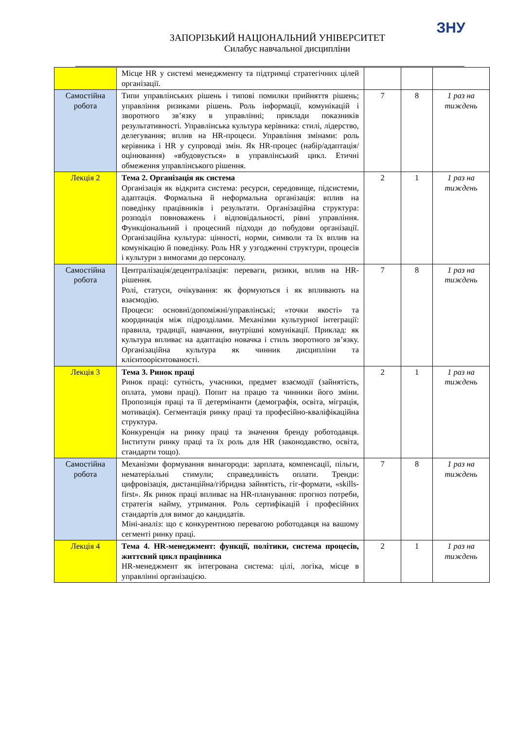ЗАПОРІЗЬКИЙ НАЦІОНАЛЬНИЙ УНІВЕРСИТЕТ
Силабус навчальної дисципліни
ЗНУ
| | Місце HR у системі менеджменту та підтримці стратегічних цілей організації. | | | |
| Самостійна робота | Типи управлінських рішень і типові помилки прийняття рішень; управління ризиками рішень. Роль інформації, комунікацій і зворотного зв’язку в управлінні; приклади показників результативності. Управлінська культура керівника: стилі, лідерство, делегування; вплив на HR-процеси. Управління змінами: роль керівника і HR у супроводі змін. Як HR-процес (набір/адаптація/оцінювання) «вбудовується» в управлінський цикл. Етичні обмеження управлінського рішення. | 7 | 8 | 1 раз на тиждень |
| Лекція 2 | Тема 2. Організація як система Організація як відкрита система: ресурси, середовище, підсистеми, адаптація. Формальна й неформальна організація: вплив на поведінку працівників і результати. Організаційна структура: розподіл повноважень і відповідальності, рівні управління. Функціональний і процесний підходи до побудови організації. Організаційна культура: цінності, норми, символи та їх вплив на комунікацію й поведінку. Роль HR у узгодженні структури, процесів і культури з вимогами до персоналу. | 2 | 1 | 1 раз на тиждень |
| Самостійна робота | Централізація/децентралізація: переваги, ризики, вплив на HR-рішення. Ролі, статуси, очікування: як формуються і як впливають на взаємодію. Процеси: основні/допоміжні/управлінські; «точки якості» та координація між підрозділами. Механізми культурної інтеграції: правила, традиції, навчання, внутрішні комунікації. Приклад: як культура впливає на адаптацію новачка і стиль зворотного зв’язку. Організаційна культура як чинник дисципліни та клієнтоорієнтованості. | 7 | 8 | 1 раз на тиждень |
| Лекція 3 | Тема 3. Ринок праці Ринок праці: сутність, учасники, предмет взаємодії (зайнятість, оплата, умови праці). Попит на працю та чинники його зміни. Пропозиція праці та її детермінанти (демографія, освіта, міграція, мотивація). Сегментація ринку праці та професійно-кваліфікаційна структура. Конкуренція на ринку праці та значення бренду роботодавця. Інститути ринку праці та їх роль для HR (законодавство, освіта, стандарти тощо). | 2 | 1 | 1 раз на тиждень |
| Самостійна робота | Механізми формування винагороди: зарплата, компенсації, пільги, нематеріальні стимули; справедливість оплати. Тренди: цифровізація, дистанційна/гібридна зайнятість, гіг-формати, «skills-first». Як ринок праці впливає на HR-планування: прогноз потреби, стратегія найму, утримання. Роль сертифікацій і професійних стандартів для вимог до кандидатів. Міні-аналіз: що є конкурентною перевагою роботодавця на вашому сегменті ринку праці. | 7 | 8 | 1 раз на тиждень |
| Лекція 4 | Тема 4. HR-менеджмент: функції, політики, система процесів, життєвий цикл працівника HR-менеджмент як інтегрована система: цілі, логіка, місце в управлінні організацією. | 2 | 1 | 1 раз на тиждень |